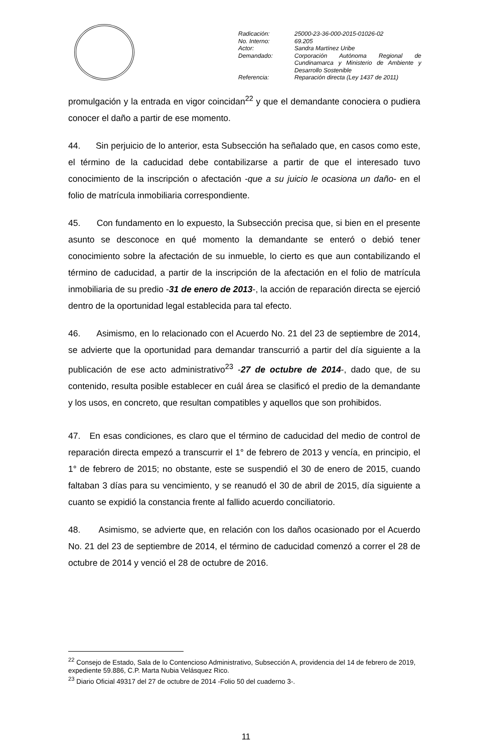| Radicación: | 25000-23-36-000-2015-01026-02 |
| No. Interno: | 69.205 |
| Actor: | Sandra Martínez Uribe |
| Demandado: | Corporación Autónoma Regional de Cundinamarca y Ministerio de Ambiente y Desarrollo Sostenible |
| Referencia: | Reparación directa (Ley 1437 de 2011) |
promulgación y la entrada en vigor coincidan<sup>22</sup> y que el demandante conociera o pudiera conocer el daño a partir de ese momento.
44. Sin perjuicio de lo anterior, esta Subsección ha señalado que, en casos como este, el término de la caducidad debe contabilizarse a partir de que el interesado tuvo conocimiento de la inscripción o afectación -que a su juicio le ocasiona un daño- en el folio de matrícula inmobiliaria correspondiente.
45. Con fundamento en lo expuesto, la Subsección precisa que, si bien en el presente asunto se desconoce en qué momento la demandante se enteró o debió tener conocimiento sobre la afectación de su inmueble, lo cierto es que aun contabilizando el término de caducidad, a partir de la inscripción de la afectación en el folio de matrícula inmobiliaria de su predio -31 de enero de 2013-, la acción de reparación directa se ejerció dentro de la oportunidad legal establecida para tal efecto.
46. Asimismo, en lo relacionado con el Acuerdo No. 21 del 23 de septiembre de 2014, se advierte que la oportunidad para demandar transcurrió a partir del día siguiente a la publicación de ese acto administrativo<sup>23</sup> -27 de octubre de 2014-, dado que, de su contenido, resulta posible establecer en cuál área se clasificó el predio de la demandante y los usos, en concreto, que resultan compatibles y aquellos que son prohibidos.
47. En esas condiciones, es claro que el término de caducidad del medio de control de reparación directa empezó a transcurrir el 1° de febrero de 2013 y vencía, en principio, el 1° de febrero de 2015; no obstante, este se suspendió el 30 de enero de 2015, cuando faltaban 3 días para su vencimiento, y se reanudó el 30 de abril de 2015, día siguiente a cuanto se expidió la constancia frente al fallido acuerdo conciliatorio.
48. Asimismo, se advierte que, en relación con los daños ocasionado por el Acuerdo No. 21 del 23 de septiembre de 2014, el término de caducidad comenzó a correr el 28 de octubre de 2014 y venció el 28 de octubre de 2016.
<sup>22</sup> Consejo de Estado, Sala de lo Contencioso Administrativo, Subsección A, providencia del 14 de febrero de 2019, expediente 59.886, C.P. Marta Nubia Velásquez Rico.
<sup>23</sup> Diario Oficial 49317 del 27 de octubre de 2014 -Folio 50 del cuaderno 3-.
11